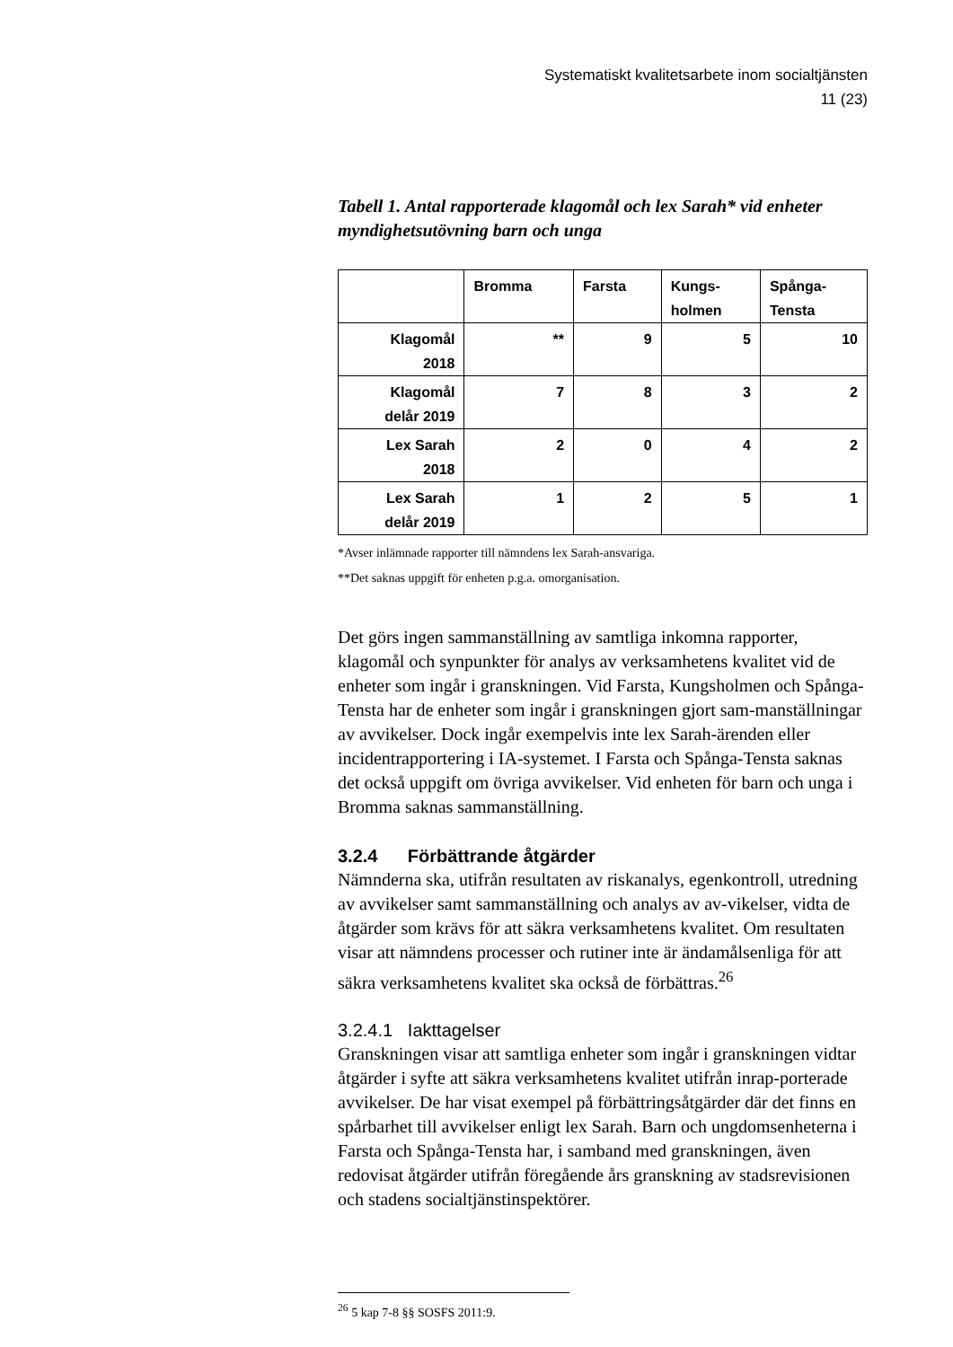Systematiskt kvalitetsarbete inom socialtjänsten
11 (23)
Tabell 1. Antal rapporterade klagomål och lex Sarah* vid enheter myndighetsutövning barn och unga
| | Bromma | Farsta | Kungs- holmen | Spånga- Tensta |
| --- | --- | --- | --- | --- |
| Klagomål 2018 | ** | 9 | 5 | 10 |
| Klagomål delår 2019 | 7 | 8 | 3 | 2 |
| Lex Sarah 2018 | 2 | 0 | 4 | 2 |
| Lex Sarah delår 2019 | 1 | 2 | 5 | 1 |
*Avser inlämnade rapporter till nämndens lex Sarah-ansvariga.
**Det saknas uppgift för enheten p.g.a. omorganisation.
Det görs ingen sammanställning av samtliga inkomna rapporter, klagomål och synpunkter för analys av verksamhetens kvalitet vid de enheter som ingår i granskningen. Vid Farsta, Kungsholmen och Spånga-Tensta har de enheter som ingår i granskningen gjort sam-manställningar av avvikelser. Dock ingår exempelvis inte lex Sarah-ärenden eller incidentrapportering i IA-systemet. I Farsta och Spånga-Tensta saknas det också uppgift om övriga avvikelser. Vid enheten för barn och unga i Bromma saknas sammanställning.
3.2.4 Förbättrande åtgärder
Nämnderna ska, utifrån resultaten av riskanalys, egenkontroll, utredning av avvikelser samt sammanställning och analys av av-vikelser, vidta de åtgärder som krävs för att säkra verksamhetens kvalitet. Om resultaten visar att nämndens processer och rutiner inte är ändamålsenliga för att säkra verksamhetens kvalitet ska också de förbättras.<sup>26</sup>
3.2.4.1 Iakttagelser
Granskningen visar att samtliga enheter som ingår i granskningen vidtar åtgärder i syfte att säkra verksamhetens kvalitet utifrån inrap-porterade avvikelser. De har visat exempel på förbättringsåtgärder där det finns en spårbarhet till avvikelser enligt lex Sarah. Barn och ungdomsenheterna i Farsta och Spånga-Tensta har, i samband med granskningen, även redovisat åtgärder utifrån föregående års granskning av stadsrevisionen och stadens socialtjänstinspektörer.
<sup>26</sup> 5 kap 7-8 §§ SOSFS 2011:9.